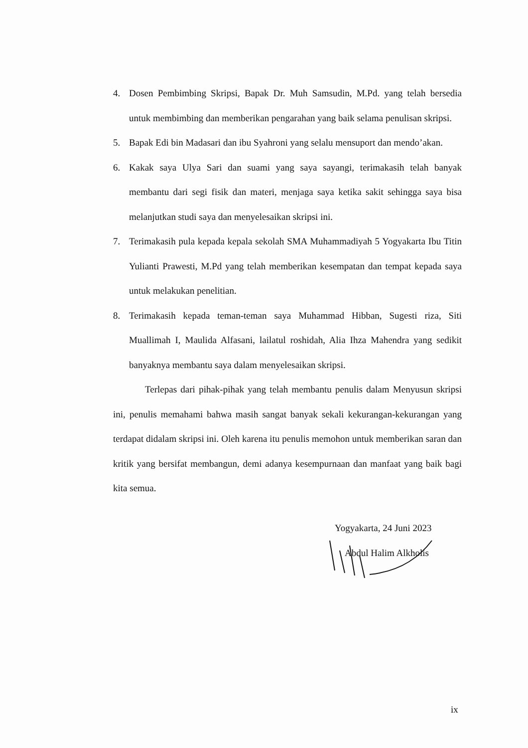4. Dosen Pembimbing Skripsi, Bapak Dr. Muh Samsudin, M.Pd. yang telah bersedia untuk membimbing dan memberikan pengarahan yang baik selama penulisan skripsi.
5. Bapak Edi bin Madasari dan ibu Syahroni yang selalu mensuport dan mendo’akan.
6. Kakak saya Ulya Sari dan suami yang saya sayangi, terimakasih telah banyak membantu dari segi fisik dan materi, menjaga saya ketika sakit sehingga saya bisa melanjutkan studi saya dan menyelesaikan skripsi ini.
7. Terimakasih pula kepada kepala sekolah SMA Muhammadiyah 5 Yogyakarta Ibu Titin Yulianti Prawesti, M.Pd yang telah memberikan kesempatan dan tempat kepada saya untuk melakukan penelitian.
8. Terimakasih kepada teman-teman saya Muhammad Hibban, Sugesti riza, Siti Muallimah I, Maulida Alfasani, lailatul roshidah, Alia Ihza Mahendra yang sedikit banyaknya membantu saya dalam menyelesaikan skripsi.
Terlepas dari pihak-pihak yang telah membantu penulis dalam Menyusun skripsi ini, penulis memahami bahwa masih sangat banyak sekali kekurangan-kekurangan yang terdapat didalam skripsi ini. Oleh karena itu penulis memohon untuk memberikan saran dan kritik yang bersifat membangun, demi adanya kesempurnaan dan manfaat yang baik bagi kita semua.
Yogyakarta, 24 Juni 2023
Abdul Halim Alkholis
ix